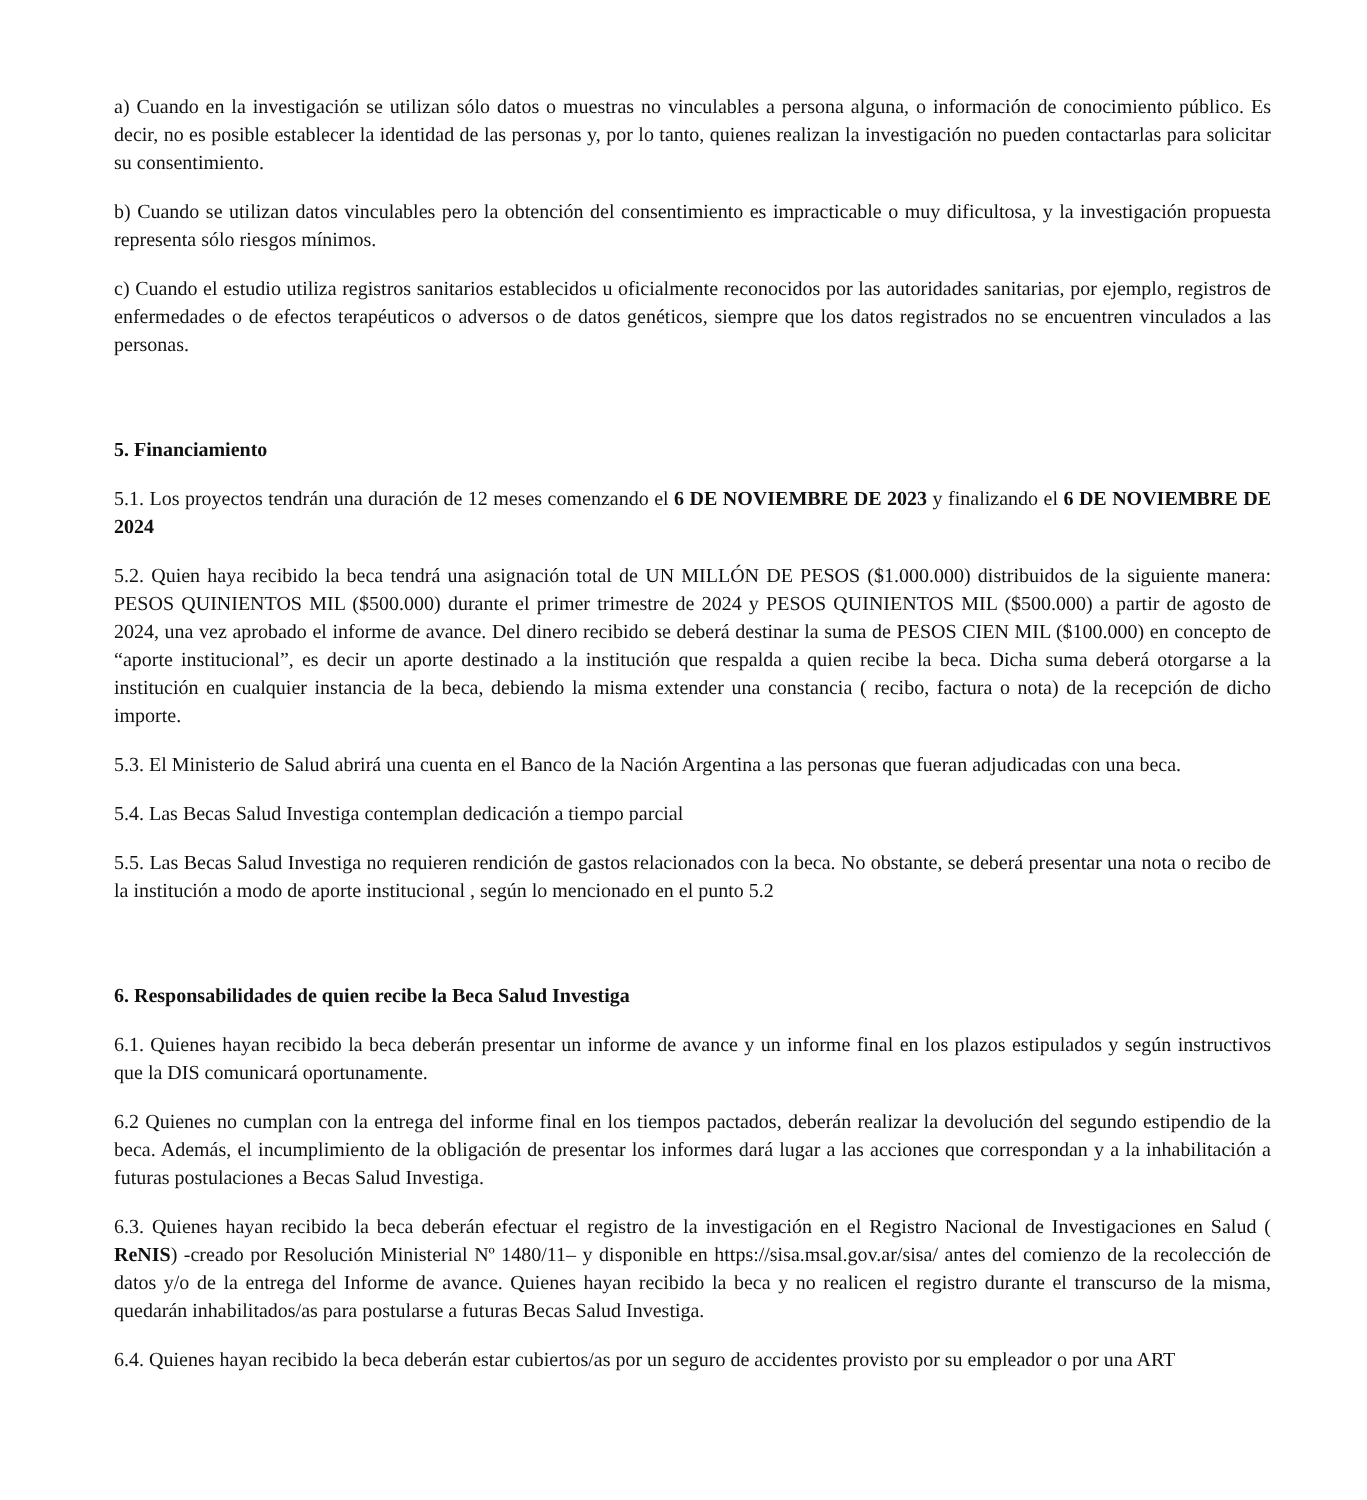a) Cuando en la investigación se utilizan sólo datos o muestras no vinculables a persona alguna, o información de conocimiento público. Es decir, no es posible establecer la identidad de las personas y, por lo tanto, quienes realizan la investigación no pueden contactarlas para solicitar su consentimiento.
b) Cuando se utilizan datos vinculables pero la obtención del consentimiento es impracticable o muy dificultosa, y la investigación propuesta representa sólo riesgos mínimos.
c) Cuando el estudio utiliza registros sanitarios establecidos u oficialmente reconocidos por las autoridades sanitarias, por ejemplo, registros de enfermedades o de efectos terapéuticos o adversos o de datos genéticos, siempre que los datos registrados no se encuentren vinculados a las personas.
5. Financiamiento
5.1. Los proyectos tendrán una duración de 12 meses comenzando el 6 DE NOVIEMBRE DE 2023 y finalizando el 6 DE NOVIEMBRE DE 2024
5.2. Quien haya recibido la beca tendrá una asignación total de UN MILLÓN DE PESOS ($1.000.000) distribuidos de la siguiente manera: PESOS QUINIENTOS MIL ($500.000) durante el primer trimestre de 2024 y PESOS QUINIENTOS MIL ($500.000) a partir de agosto de 2024, una vez aprobado el informe de avance. Del dinero recibido se deberá destinar la suma de PESOS CIEN MIL ($100.000) en concepto de “aporte institucional”, es decir un aporte destinado a la institución que respalda a quien recibe la beca. Dicha suma deberá otorgarse a la institución en cualquier instancia de la beca, debiendo la misma extender una constancia ( recibo, factura o nota) de la recepción de dicho importe.
5.3. El Ministerio de Salud abrirá una cuenta en el Banco de la Nación Argentina a las personas que fueran adjudicadas con una beca.
5.4. Las Becas Salud Investiga contemplan dedicación a tiempo parcial
5.5. Las Becas Salud Investiga no requieren rendición de gastos relacionados con la beca. No obstante, se deberá presentar una nota o recibo de la institución a modo de aporte institucional , según lo mencionado en el punto 5.2
6. Responsabilidades de quien recibe la Beca Salud Investiga
6.1. Quienes hayan recibido la beca deberán presentar un informe de avance y un informe final en los plazos estipulados y según instructivos que la DIS comunicará oportunamente.
6.2 Quienes no cumplan con la entrega del informe final en los tiempos pactados, deberán realizar la devolución del segundo estipendio de la beca. Además, el incumplimiento de la obligación de presentar los informes dará lugar a las acciones que correspondan y a la inhabilitación a futuras postulaciones a Becas Salud Investiga.
6.3. Quienes hayan recibido la beca deberán efectuar el registro de la investigación en el Registro Nacional de Investigaciones en Salud ( ReNIS) -creado por Resolución Ministerial Nº 1480/11– y disponible en https://sisa.msal.gov.ar/sisa/ antes del comienzo de la recolección de datos y/o de la entrega del Informe de avance. Quienes hayan recibido la beca y no realicen el registro durante el transcurso de la misma, quedarán inhabilitados/as para postularse a futuras Becas Salud Investiga.
6.4. Quienes hayan recibido la beca deberán estar cubiertos/as por un seguro de accidentes provisto por su empleador o por una ART